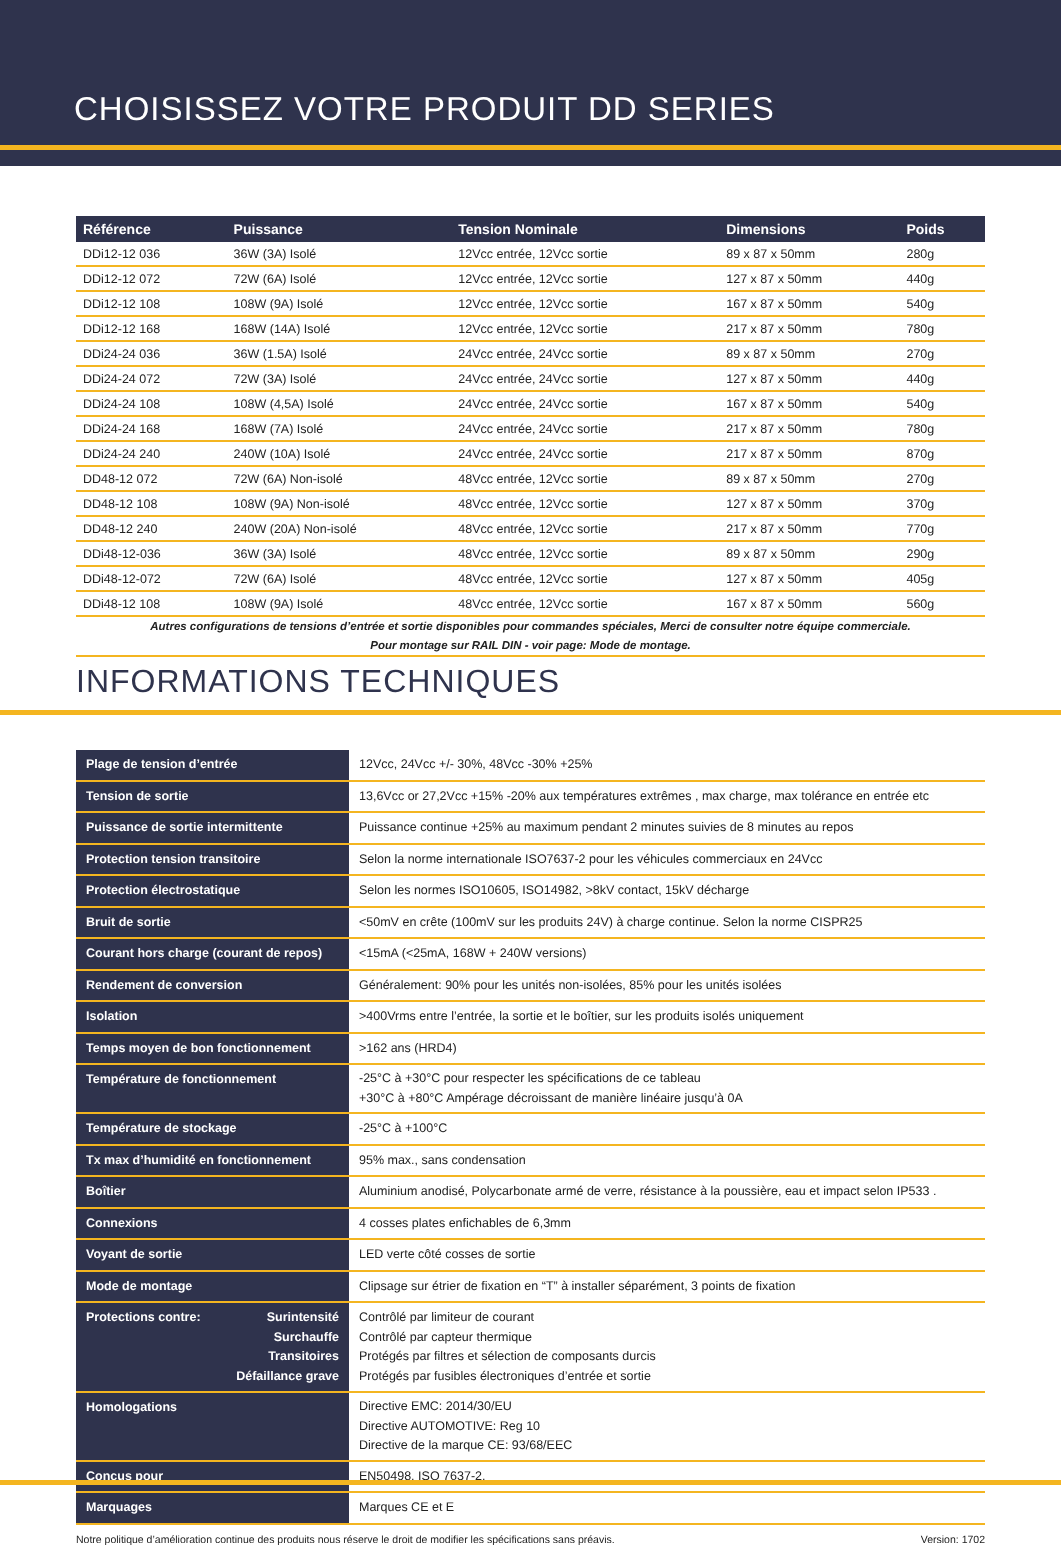CHOISISSEZ VOTRE PRODUIT DD SERIES
| Référence | Puissance | Tension Nominale | Dimensions | Poids |
| --- | --- | --- | --- | --- |
| DDi12-12 036 | 36W (3A) Isolé | 12Vcc entrée, 12Vcc sortie | 89 x 87 x 50mm | 280g |
| DDi12-12 072 | 72W (6A) Isolé | 12Vcc entrée, 12Vcc sortie | 127 x 87 x 50mm | 440g |
| DDi12-12 108 | 108W (9A) Isolé | 12Vcc entrée, 12Vcc sortie | 167 x 87 x 50mm | 540g |
| DDi12-12 168 | 168W (14A) Isolé | 12Vcc entrée, 12Vcc sortie | 217 x 87 x 50mm | 780g |
| DDi24-24 036 | 36W (1.5A) Isolé | 24Vcc entrée, 24Vcc sortie | 89 x 87 x 50mm | 270g |
| DDi24-24 072 | 72W (3A) Isolé | 24Vcc entrée, 24Vcc sortie | 127 x 87 x 50mm | 440g |
| DDi24-24 108 | 108W (4,5A) Isolé | 24Vcc entrée, 24Vcc sortie | 167 x 87 x 50mm | 540g |
| DDi24-24 168 | 168W (7A) Isolé | 24Vcc entrée, 24Vcc sortie | 217 x 87 x 50mm | 780g |
| DDi24-24 240 | 240W (10A) Isolé | 24Vcc entrée, 24Vcc sortie | 217 x 87 x 50mm | 870g |
| DD48-12 072 | 72W (6A) Non-isolé | 48Vcc entrée, 12Vcc sortie | 89 x 87 x 50mm | 270g |
| DD48-12 108 | 108W (9A) Non-isolé | 48Vcc entrée, 12Vcc sortie | 127 x 87 x 50mm | 370g |
| DD48-12 240 | 240W (20A) Non-isolé | 48Vcc entrée, 12Vcc sortie | 217 x 87 x 50mm | 770g |
| DDi48-12-036 | 36W (3A) Isolé | 48Vcc entrée, 12Vcc sortie | 89 x 87 x 50mm | 290g |
| DDi48-12-072 | 72W (6A) Isolé | 48Vcc entrée, 12Vcc sortie | 127 x 87 x 50mm | 405g |
| DDi48-12 108 | 108W (9A) Isolé | 48Vcc entrée, 12Vcc sortie | 167 x 87 x 50mm | 560g |
Autres configurations de tensions d’entrée et sortie disponibles pour commandes spéciales, Merci de consulter notre équipe commerciale.
Pour montage sur RAIL DIN - voir page: Mode de montage.
INFORMATIONS TECHNIQUES
| Plage de tension d’entrée | 12Vcc, 24Vcc +/- 30%, 48Vcc -30% +25% |
| Tension de sortie | 13,6Vcc or 27,2Vcc +15% -20% aux températures extrêmes , max charge, max tolérance en entrée etc |
| Puissance de sortie intermittente | Puissance continue +25% au maximum pendant 2 minutes suivies de 8 minutes au repos |
| Protection tension transitoire | Selon la norme internationale ISO7637-2 pour les véhicules commerciaux en 24Vcc |
| Protection électrostatique | Selon les normes ISO10605, ISO14982, >8kV contact, 15kV décharge |
| Bruit de sortie | <50mV en crête (100mV sur les produits 24V) à charge continue. Selon la norme CISPR25 |
| Courant hors charge (courant de repos) | <15mA (<25mA, 168W + 240W versions) |
| Rendement de conversion | Généralement: 90% pour les unités non-isolées, 85% pour les unités isolées |
| Isolation | >400Vrms entre l’entrée, la sortie et le boîtier, sur les produits isolés uniquement |
| Temps moyen de bon fonctionnement | >162 ans (HRD4) |
| Température de fonctionnement | -25°C à +30°C pour respecter les spécifications de ce tableau +30°C à +80°C Ampérage décroissant de manière linéaire jusqu’à 0A |
| Température de stockage | -25°C à +100°C |
| Tx max d’humidité en fonctionnement | 95% max., sans condensation |
| Boîtier | Aluminium anodisé, Polycarbonate armé de verre, résistance à la poussière, eau et impact selon IP533 . |
| Connexions | 4 cosses plates enfichables de 6,3mm |
| Voyant de sortie | LED verte côté cosses de sortie |
| Mode de montage | Clipsage sur étrier de fixation en “T” à installer séparément, 3 points de fixation |
| Protections contre: Surintensité Surchauffe Transitoires Défaillance grave | Contrôlé par limiteur de courant Contrôlé par capteur thermique Protégés par filtres et sélection de composants durcis Protégés par fusibles électroniques d’entrée et sortie |
| Homologations | Directive EMC: 2014/30/EU Directive AUTOMOTIVE: Reg 10 Directive de la marque CE: 93/68/EEC |
| Conçus pour | EN50498, ISO 7637-2. |
| Marquages | Marques CE et E |
Notre politique d’amélioration continue des produits nous réserve le droit de modifier les spécifications sans préavis. Version: 1702